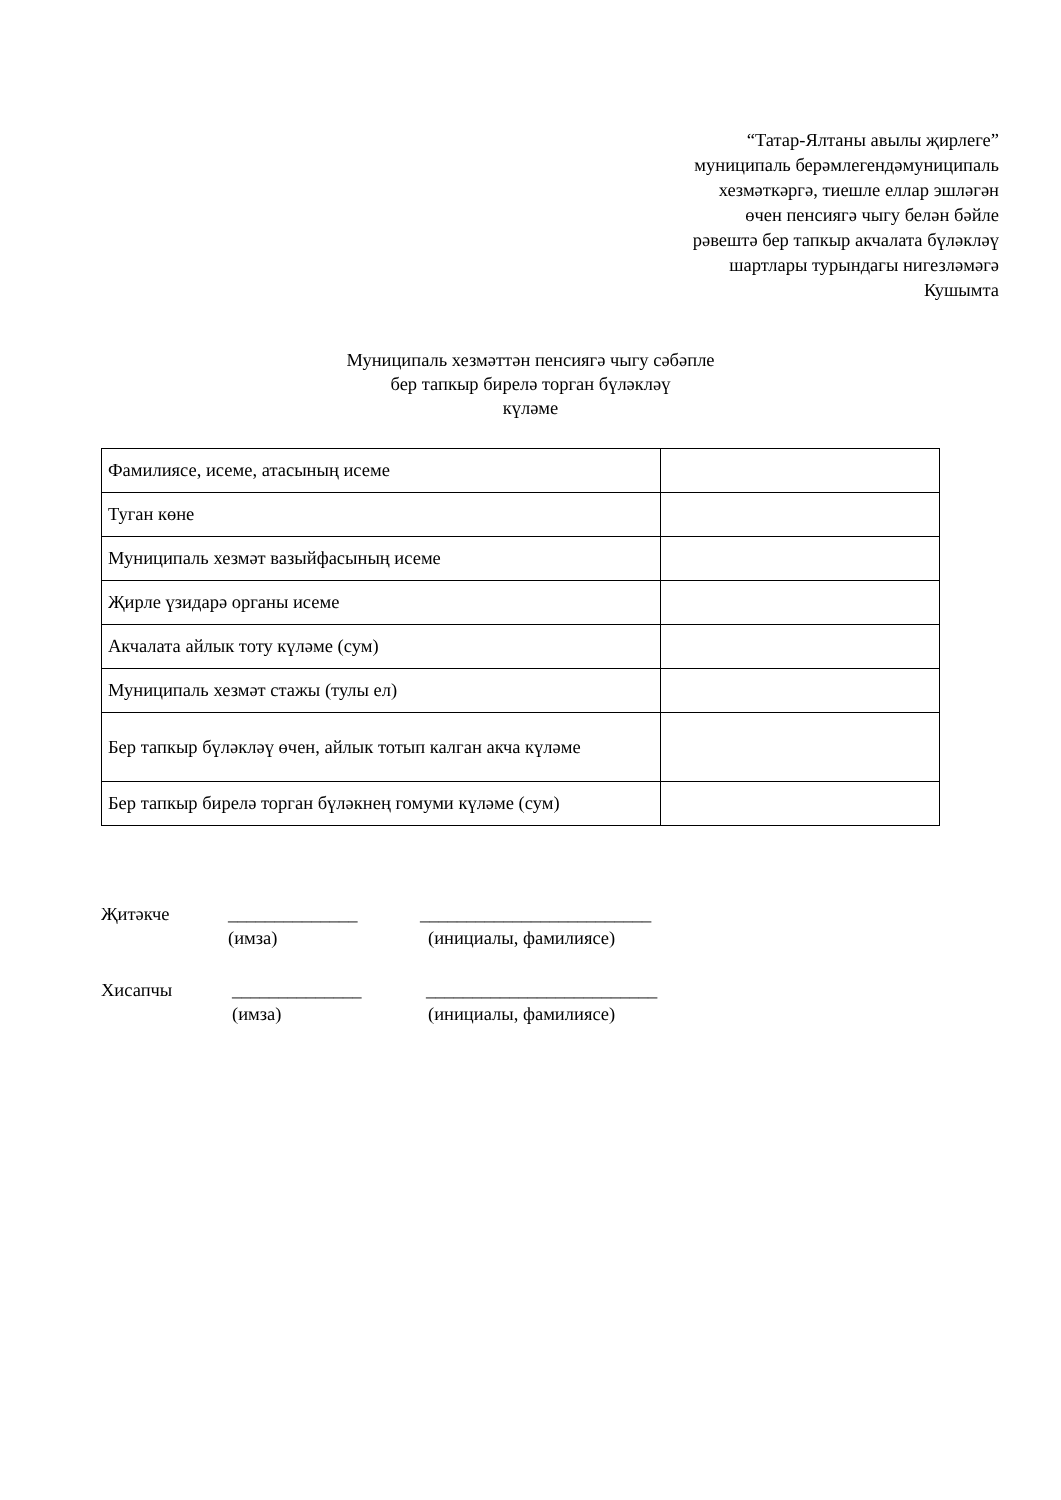“Татар-Ялтаны авылы җирлеге”
муниципаль берәмлегендәмуниципаль
хезмәткәргә, тиешле еллар эшләгән
өчен пенсиягә чыгу белән бәйле
рәвештә бер тапкыр акчалата бүләкләү
шартлары турындагы нигезләмәгә
Кушымта
Муниципаль хезмәттән пенсиягә чыгу сәбәпле
бер тапкыр бирелә торган бүләкләү
күләме
| Фамилиясе, исеме, атасының исеме | |
| Туган көне | |
| Муниципаль хезмәт вазыйфасының исеме | |
| Җирле үзидарә органы исеме | |
| Акчалата айлык тоту күләме (сум) | |
| Муниципаль хезмәт стажы (тулы ел) | |
| Бер тапкыр бүләкләү өчен, айлык тотып калган акча күләме | |
| Бер тапкыр бирелә торган бүләкнең гомуми күләме (сум) | |
Җитәкче ______________ _________________________
(имза) (инициалы, фамилиясе)
Хисапчы ______________ _________________________
(имза) (инициалы, фамилиясе)